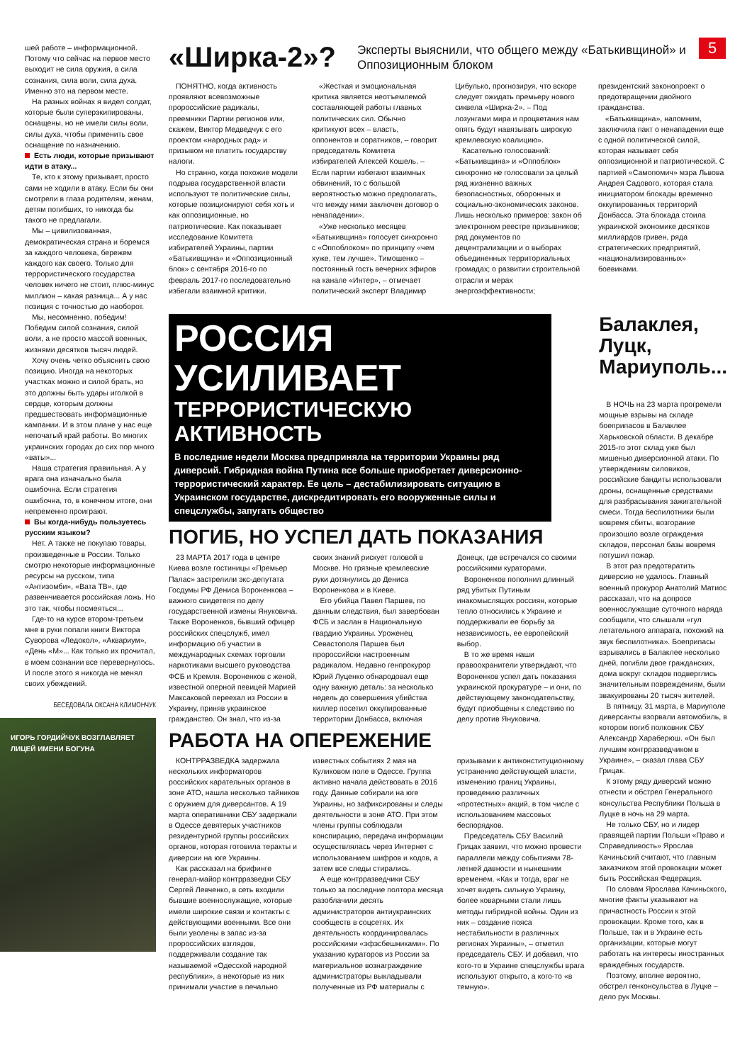шей работе – информационной. Потому что сейчас на первое место выходит не сила оружия, а сила сознания, сила воли, сила духа. Именно это на первом месте.
На разных войнах я видел солдат, которые были суперэкипированы, оснащены, но не имели силы воли, силы духа, чтобы применить свое оснащение по назначению.
Есть люди, которые призывают идти в атаку...
Те, кто к этому призывает, просто сами не ходили в атаку. Если бы они смотрели в глаза родителям, женам, детям погибших, то никогда бы такого не предлагали.
Мы – цивилизованная, демократическая страна и боремся за каждого человека, бережем каждого как своего. Только для террористического государства человек ничего не стоит, плюс-минус миллион – какая разница... А у нас позиция с точностью до наоборот.
Мы, несомненно, победим! Победим силой сознания, силой воли, а не просто массой военных, жизнями десятков тысяч людей.
Хочу очень четко объяснить свою позицию. Иногда на некоторых участках можно и силой брать, но это должны быть удары иголкой в сердце, которым должны предшествовать информационные кампании. И в этом плане у нас еще непочатый край работы. Во многих украинских городах до сих пор много «ваты»...
Наша стратегия правильная. А у врага она изначально была ошибочна. Если стратегия ошибочна, то, в конечном итоге, они непременно проиграют.
Вы когда-нибудь пользуетесь русским языком?
Нет. А также не покупаю товары, произведенные в России. Только смотрю некоторые информационные ресурсы на русском, типа «Антизомби», «Вата ТВ», где развенчивается российская ложь. Но это так, чтобы посмеяться...
Где-то на курсе втором-третьем мне в руки попали книги Виктора Суворова «Ледокол», «Аквариум», «День «М»... Как только их прочитал, в моем сознании все перевернулось. И после этого я никогда не менял своих убеждений.
БЕСЕДОВАЛА ОКСАНА КЛИМОНЧУК
ИГОРЬ ГОРДИЙЧУК ВОЗГЛАВЛЯЕТ ЛИЦЕЙ ИМЕНИ БОГУНА
«Ширка-2»?
Эксперты выяснили, что общего между «Батькивщиной» и Оппозиционным блоком
ПОНЯТНО, когда активность проявляют всевозможные пророссийские радикалы, преемники Партии регионов или, скажем, Виктор Медведчук с его проектом «народных рад» и призывом не платить государству налоги.
Но странно, когда похожие модели подрыва государственной власти используют те политические силы, которые позиционируют себя хоть и как оппозиционные, но патриотические. Как показывает исследование Комитета избирателей Украины, партии «Батькивщина» и «Оппозиционный блок» с сентября 2016-го по февраль 2017-го последовательно избегали взаимной критики.
«Жесткая и эмоциональная критика является неотъемлемой составляющей работы главных политических сил. Обычно критикуют всех – власть, оппонентов и соратников, – говорит председатель Комитета избирателей Алексей Кошель. – Если партии избегают взаимных обвинений, то с большой вероятностью можно предполагать, что между ними заключен договор о ненападении».
«Уже несколько месяцев «Батькивщина» голосует синхронно с «Оппоблоком» по принципу «чем хуже, тем лучше». Тимошенко – постоянный гость вечерних эфиров на канале «Интер», – отмечает политический эксперт Владимир Цибулько, прогнозируя, что вскоре следует ожидать премьеру нового сиквела «Ширка-2». – Под лозунгами мира и процветания нам опять будут навязывать широкую кремлевскую коалицию».
Касательно голосований: «Батькивщина» и «Оппоблок» синхронно не голосовали за целый ряд жизненно важных безопасностных, оборонных и социально-экономических законов. Лишь несколько примеров: закон об электронном реестре призывников; ряд документов по децентрализации и о выборах объединенных территориальных громадах; о развитии строительной отрасли и мерах энергоэффективности; президентский законопроект о предотвращении двойного гражданства.
«Батькивщина», напомним, заключила пакт о ненападении еще с одной политической силой, которая называет себя оппозиционной и патриотической. С партией «Самопомич» мэра Львова Андрея Садового, которая стала инициатором блокады временно оккупированных территорий Донбасса. Эта блокада стоила украинской экономике десятков миллиардов гривен, ряда стратегических предприятий, «национализированных» боевиками.
РОССИЯ УСИЛИВАЕТ
ТЕРРОРИСТИЧЕСКУЮ АКТИВНОСТЬ
В последние недели Москва предприняла на территории Украины ряд диверсий. Гибридная война Путина все больше приобретает диверсионно-террористический характер. Ее цель – дестабилизировать ситуацию в Украинском государстве, дискредитировать его вооруженные силы и спецслужбы, запугать общество
ПОГИБ, НО УСПЕЛ ДАТЬ ПОКАЗАНИЯ
23 МАРТА 2017 года в центре Киева возле гостиницы «Премьер Палас» застрелили экс-депутата Госдумы РФ Дениса Вороненкова – важного свидетеля по делу государственной измены Януковича. Также Вороненков, бывший офицер российских спецслужб, имел информацию об участии в международных схемах торговли наркотиками высшего руководства ФСБ и Кремля. Вороненков с женой, известной оперной певицей Марией Максаковой переехал из России в Украину, приняв украинское гражданство. Он знал, что из-за своих знаний рискует головой в Москве. Но грязные кремлевские руки дотянулись до Дениса Вороненкова и в Киеве.
Его убийца Павел Паршев, по данным следствия, был завербован ФСБ и заслан в Национальную гвардию Украины. Уроженец Севастополя Паршев был пророссийски настроенным радикалом. Недавно генпрокурор Юрий Луценко обнародовал еще одну важную деталь: за несколько недель до совершения убийства киллер посетил оккупированные территории Донбасса, включая Донецк, где встречался со своими российскими кураторами.
Вороненков пополнил длинный ряд убитых Путиным инакомыслящих россиян, которые тепло относились к Украине и поддерживали ее борьбу за независимость, ее европейский выбор.
В то же время наши правоохранители утверждают, что Вороненков успел дать показания украинской прокуратуре – и они, по действующему законодательству, будут приобщены к следствию по делу против Януковича.
РАБОТА НА ОПЕРЕЖЕНИЕ
КОНТРРАЗВЕДКА задержала нескольких информаторов российских карательных органов в зоне АТО, нашла несколько тайников с оружием для диверсантов. А 19 марта оперативники СБУ задержали в Одессе девятерых участников резидентурной группы российских органов, которая готовила теракты и диверсии на юге Украины.
Как рассказал на брифинге генерал-майор контрразведки СБУ Сергей Левченко, в сеть входили бывшие военнослужащие, которые имели широкие связи и контакты с действующими военными. Все они были уволены в запас из-за пророссийских взглядов, поддерживали создание так называемой «Одесской народной республики», а некоторые из них принимали участие в печально известных событиях 2 мая на Куликовом поле в Одессе. Группа активно начала действовать в 2016 году. Данные собирали на юге Украины, но зафиксированы и следы деятельности в зоне АТО. При этом члены группы соблюдали конспирацию, передача информации осуществлялась через Интернет с использованием шифров и кодов, а затем все следы стирались.
А еще контрразведчики СБУ только за последние полтора месяца разоблачили десять администраторов антиукраинских сообществ в соцсетях. Их деятельность координировалась российскими «эфэсбешниками». По указанию кураторов из России за материальное вознаграждение администраторы выкладывали полученные из РФ материалы с призывами к антиконституционному устранению действующей власти, изменению границ Украины, проведению различных «протестных» акций, в том числе с использованием массовых беспорядков.
Председатель СБУ Василий Грицак заявил, что можно провести параллели между событиями 78-летней давности и нынешним временем. «Как и тогда, враг не хочет видеть сильную Украину, более коварными стали лишь методы гибридной войны. Один из них – создание пояса нестабильности в различных регионах Украины», – отметил председатель СБУ. И добавил, что кого-то в Украине спецслужбы врага используют открыто, а кого-то «в темную».
Балаклея, Луцк, Мариуполь...
В НОЧЬ на 23 марта прогремели мощные взрывы на складе боеприпасов в Балаклее Харьковской области. В декабре 2015-го этот склад уже был мишенью диверсионной атаки. По утверждениям силовиков, российские бандиты использовали дроны, оснащенные средствами для разбрасывания зажигательной смеси. Тогда беспилотники были вовремя сбиты, возгорание произошло возле ограждения складов, персонал базы вовремя потушил пожар.
В этот раз предотвратить диверсию не удалось. Главный военный прокурор Анатолий Матиос рассказал, что на допросе военнослужащие суточного наряда сообщили, что слышали «гул летательного аппарата, похожий на звук беспилотника». Боеприпасы взрывались в Балаклее несколько дней, погибли двое гражданских, дома вокруг складов подверглись значительным повреждениям, были эвакуированы 20 тысяч жителей.
В пятницу, 31 марта, в Мариуполе диверсанты взорвали автомобиль, в котором погиб полковник СБУ Александр Хараберюш. «Он был лучшим контрразведчиком в Украине», – сказал глава СБУ Грицак.
К этому ряду диверсий можно отнести и обстрел Генерального консульства Республики Польша в Луцке в ночь на 29 марта.
Не только СБУ, но и лидер правящей партии Польши «Право и Справедливость» Ярослав Качиньский считают, что главным заказчиком этой провокации может быть Российская Федерация.
По словам Ярослава Качиньского, многие факты указывают на причастность России к этой провокации. Кроме того, как в Польше, так и в Украине есть организации, которые могут работать на интересы иностранных враждебных государств.
Поэтому, вполне вероятно, обстрел генконсульства в Луцке – дело рук Москвы.
5